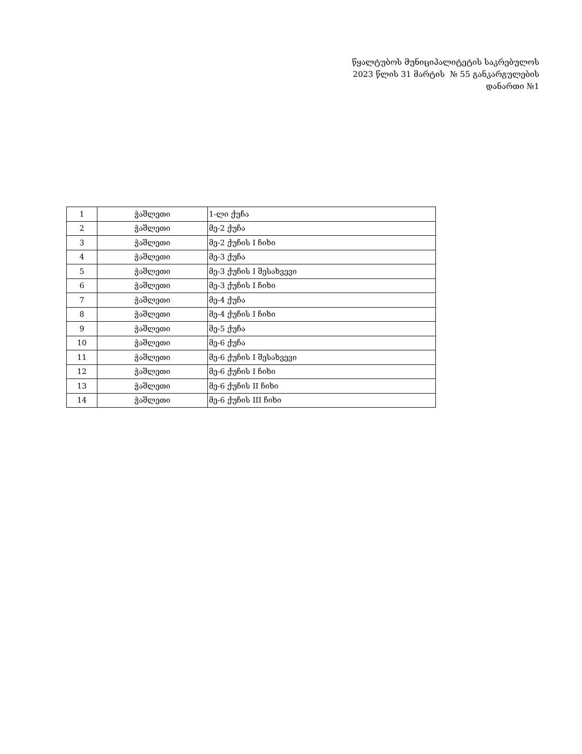წყალტუბოს მუნიციპალიტეტის საკრებულოს
2023 წლის 31 მარტის № 55 განკარგულების
დანართი №1
| 1 | ჭაშლეთი | 1-ლი ქუჩა |
| 2 | ჭაშლეთი | მე-2 ქუჩა |
| 3 | ჭაშლეთი | მე-2 ქუჩის I ჩიხი |
| 4 | ჭაშლეთი | მე-3 ქუჩა |
| 5 | ჭაშლეთი | მე-3 ქუჩის I შესახვევი |
| 6 | ჭაშლეთი | მე-3 ქუჩის I ჩიხი |
| 7 | ჭაშლეთი | მე-4 ქუჩა |
| 8 | ჭაშლეთი | მე-4 ქუჩის I ჩიხი |
| 9 | ჭაშლეთი | მე-5 ქუჩა |
| 10 | ჭაშლეთი | მე-6 ქუჩა |
| 11 | ჭაშლეთი | მე-6 ქუჩის I შესახვევი |
| 12 | ჭაშლეთი | მე-6 ქუჩის I ჩიხი |
| 13 | ჭაშლეთი | მე-6 ქუჩის II ჩიხი |
| 14 | ჭაშლეთი | მე-6 ქუჩის III ჩიხი |